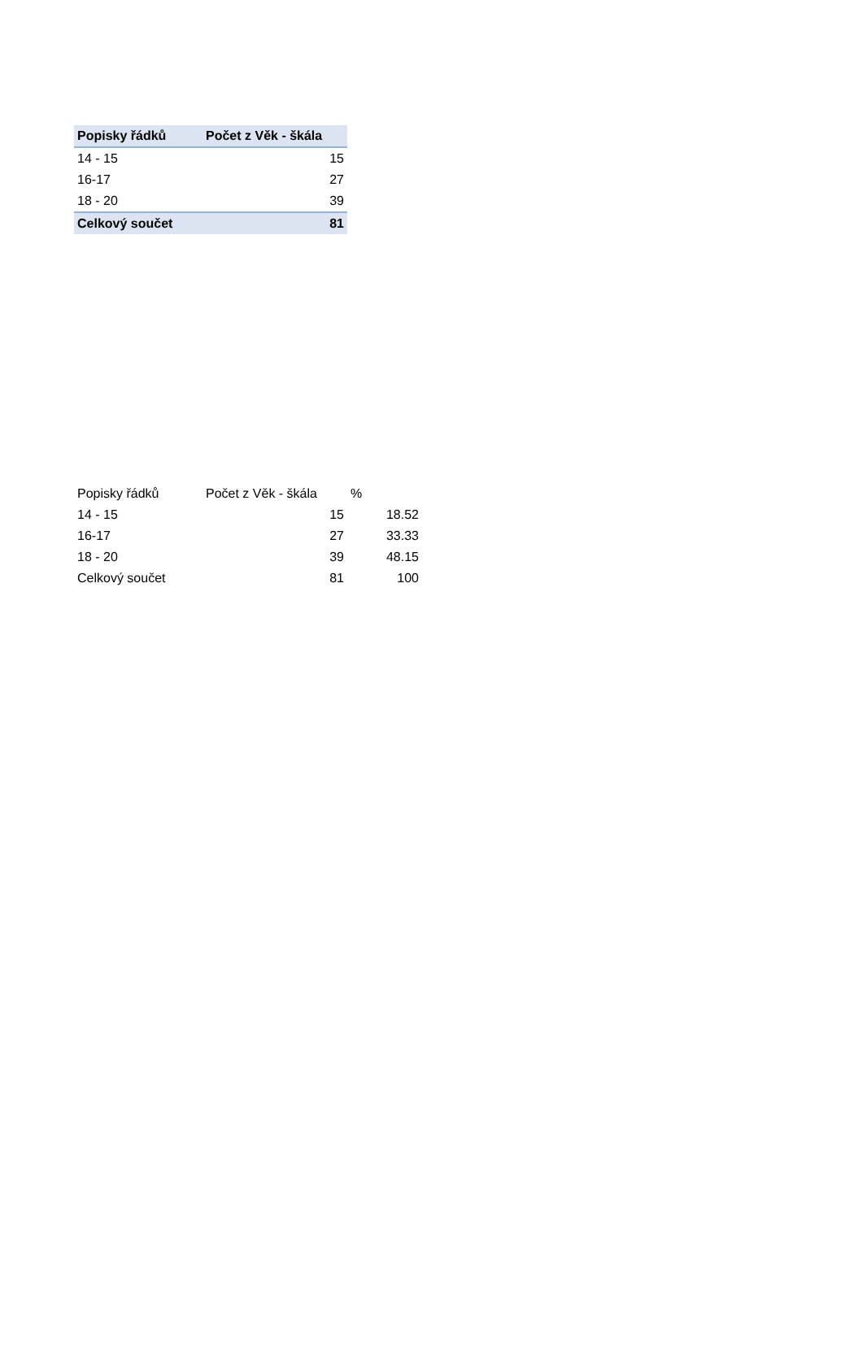| Popisky řádků | Počet z Věk - škála |
| --- | --- |
| 14 - 15 | 15 |
| 16-17 | 27 |
| 18 - 20 | 39 |
| Celkový součet | 81 |
| Popisky řádků | Počet z Věk - škála | % |
| --- | --- | --- |
| 14 - 15 | 15 | 18.52 |
| 16-17 | 27 | 33.33 |
| 18 - 20 | 39 | 48.15 |
| Celkový součet | 81 | 100 |